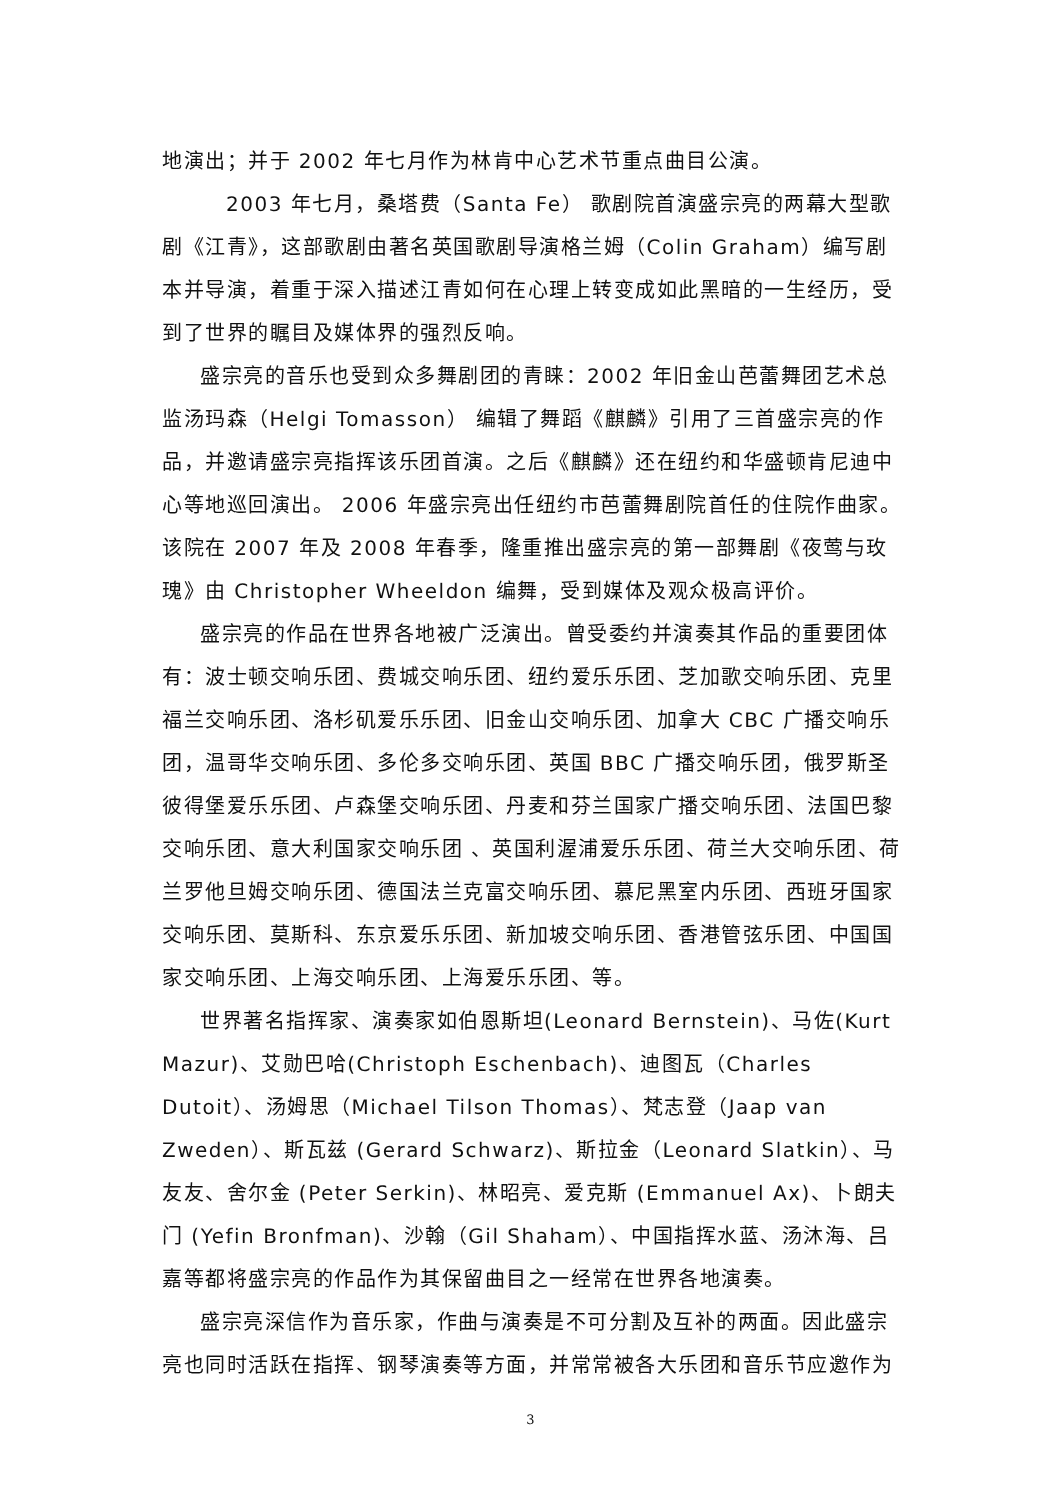地演出；并于 2002 年七月作为林肯中心艺术节重点曲目公演。
2003 年七月，桑塔费（Santa Fe） 歌剧院首演盛宗亮的两幕大型歌剧《江青》，这部歌剧由著名英国歌剧导演格兰姆（Colin Graham）编写剧本并导演，着重于深入描述江青如何在心理上转变成如此黑暗的一生经历，受到了世界的瞩目及媒体界的强烈反响。
盛宗亮的音乐也受到众多舞剧团的青睐：2002 年旧金山芭蕾舞团艺术总监汤玛森（Helgi Tomasson） 编辑了舞蹈《麒麟》引用了三首盛宗亮的作品，并邀请盛宗亮指挥该乐团首演。之后《麒麟》还在纽约和华盛顿肯尼迪中心等地巡回演出。 2006 年盛宗亮出任纽约市芭蕾舞剧院首任的住院作曲家。 该院在 2007 年及 2008 年春季，隆重推出盛宗亮的第一部舞剧《夜莺与玫瑰》由 Christopher Wheeldon 编舞，受到媒体及观众极高评价。
盛宗亮的作品在世界各地被广泛演出。曾受委约并演奏其作品的重要团体有：波士顿交响乐团、费城交响乐团、纽约爱乐乐团、芝加歌交响乐团、克里福兰交响乐团、洛杉矶爱乐乐团、旧金山交响乐团、加拿大 CBC 广播交响乐团，温哥华交响乐团、多伦多交响乐团、英国 BBC 广播交响乐团，俄罗斯圣彼得堡爱乐乐团、卢森堡交响乐团、丹麦和芬兰国家广播交响乐团、法国巴黎交响乐团、意大利国家交响乐团 、英国利渥浦爱乐乐团、荷兰大交响乐团、荷兰罗他旦姆交响乐团、德国法兰克富交响乐团、慕尼黑室内乐团、西班牙国家交响乐团、莫斯科、东京爱乐乐团、新加坡交响乐团、香港管弦乐团、中国国家交响乐团、上海交响乐团、上海爱乐乐团、等。
世界著名指挥家、演奏家如伯恩斯坦(Leonard Bernstein)、马佐(Kurt Mazur)、艾勋巴哈(Christoph Eschenbach)、迪图瓦（Charles Dutoit）、汤姆思（Michael Tilson Thomas）、梵志登（Jaap van Zweden）、斯瓦兹 (Gerard Schwarz)、斯拉金（Leonard Slatkin）、马友友、舍尔金 (Peter Serkin)、林昭亮、爱克斯 (Emmanuel Ax)、卜朗夫门 (Yefin Bronfman)、沙翰（Gil Shaham）、中国指挥水蓝、汤沐海、吕嘉等都将盛宗亮的作品作为其保留曲目之一经常在世界各地演奏。
盛宗亮深信作为音乐家，作曲与演奏是不可分割及互补的两面。因此盛宗亮也同时活跃在指挥、钢琴演奏等方面，并常常被各大乐团和音乐节应邀作为
3